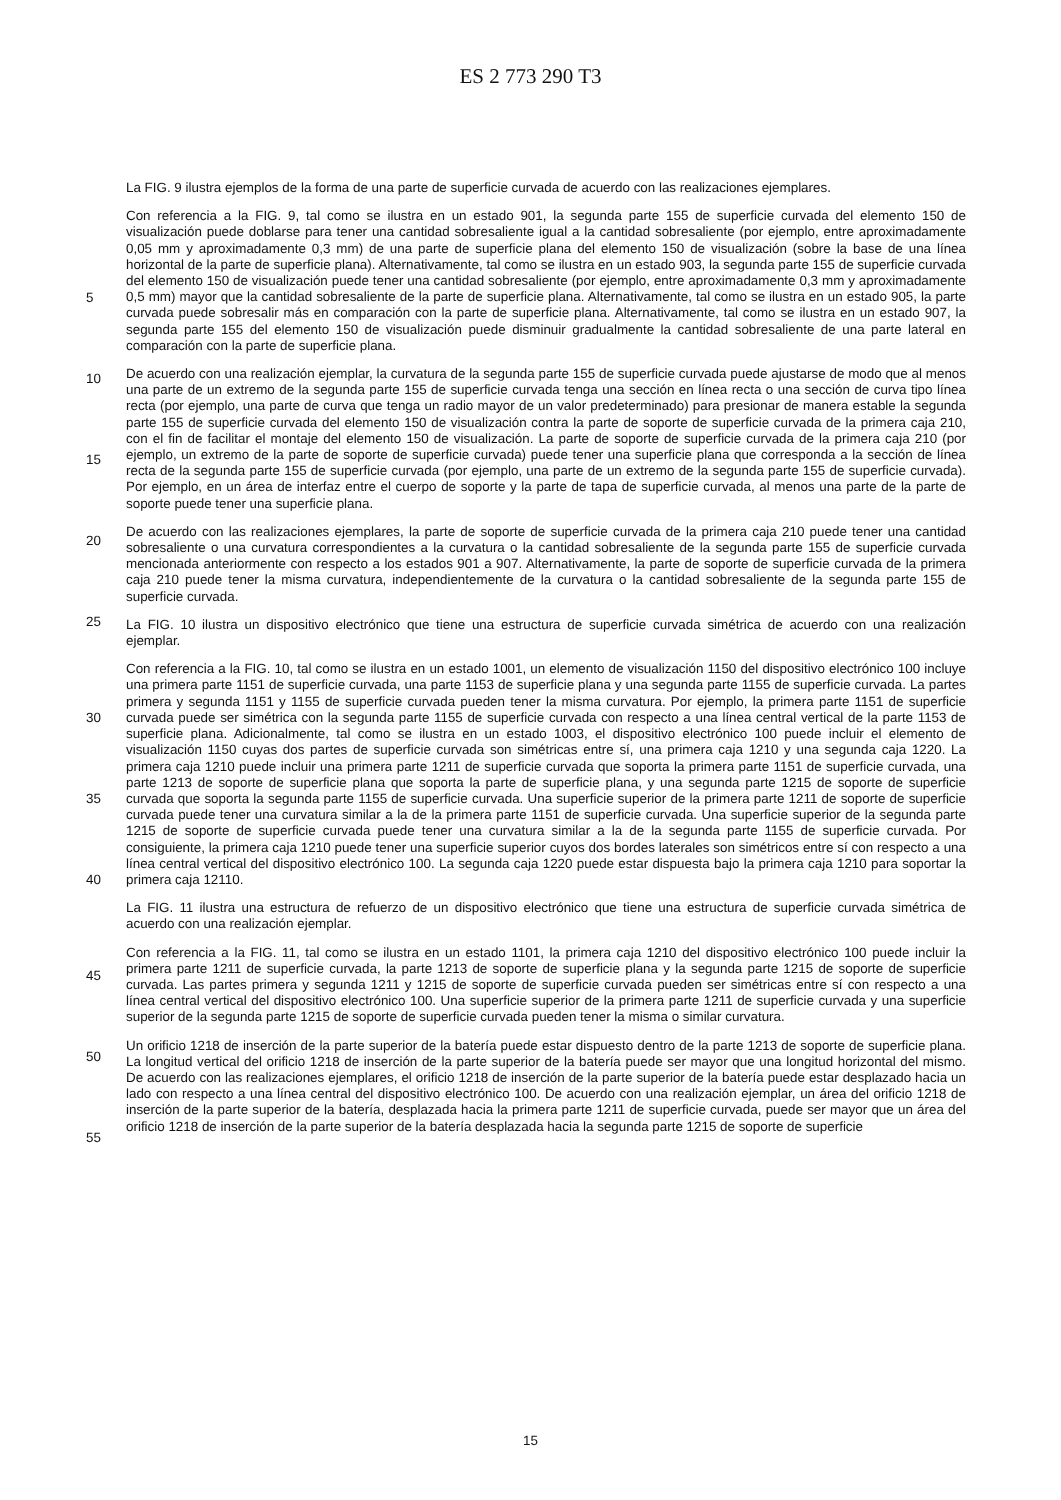ES 2 773 290 T3
5
10
15
20
25
30
35
40
45
50
55
La FIG. 9 ilustra ejemplos de la forma de una parte de superficie curvada de acuerdo con las realizaciones ejemplares.
Con referencia a la FIG. 9, tal como se ilustra en un estado 901, la segunda parte 155 de superficie curvada del elemento 150 de visualización puede doblarse para tener una cantidad sobresaliente igual a la cantidad sobresaliente (por ejemplo, entre aproximadamente 0,05 mm y aproximadamente 0,3 mm) de una parte de superficie plana del elemento 150 de visualización (sobre la base de una línea horizontal de la parte de superficie plana). Alternativamente, tal como se ilustra en un estado 903, la segunda parte 155 de superficie curvada del elemento 150 de visualización puede tener una cantidad sobresaliente (por ejemplo, entre aproximadamente 0,3 mm y aproximadamente 0,5 mm) mayor que la cantidad sobresaliente de la parte de superficie plana. Alternativamente, tal como se ilustra en un estado 905, la parte curvada puede sobresalir más en comparación con la parte de superficie plana. Alternativamente, tal como se ilustra en un estado 907, la segunda parte 155 del elemento 150 de visualización puede disminuir gradualmente la cantidad sobresaliente de una parte lateral en comparación con la parte de superficie plana.
De acuerdo con una realización ejemplar, la curvatura de la segunda parte 155 de superficie curvada puede ajustarse de modo que al menos una parte de un extremo de la segunda parte 155 de superficie curvada tenga una sección en línea recta o una sección de curva tipo línea recta (por ejemplo, una parte de curva que tenga un radio mayor de un valor predeterminado) para presionar de manera estable la segunda parte 155 de superficie curvada del elemento 150 de visualización contra la parte de soporte de superficie curvada de la primera caja 210, con el fin de facilitar el montaje del elemento 150 de visualización. La parte de soporte de superficie curvada de la primera caja 210 (por ejemplo, un extremo de la parte de soporte de superficie curvada) puede tener una superficie plana que corresponda a la sección de línea recta de la segunda parte 155 de superficie curvada (por ejemplo, una parte de un extremo de la segunda parte 155 de superficie curvada). Por ejemplo, en un área de interfaz entre el cuerpo de soporte y la parte de tapa de superficie curvada, al menos una parte de la parte de soporte puede tener una superficie plana.
De acuerdo con las realizaciones ejemplares, la parte de soporte de superficie curvada de la primera caja 210 puede tener una cantidad sobresaliente o una curvatura correspondientes a la curvatura o la cantidad sobresaliente de la segunda parte 155 de superficie curvada mencionada anteriormente con respecto a los estados 901 a 907. Alternativamente, la parte de soporte de superficie curvada de la primera caja 210 puede tener la misma curvatura, independientemente de la curvatura o la cantidad sobresaliente de la segunda parte 155 de superficie curvada.
La FIG. 10 ilustra un dispositivo electrónico que tiene una estructura de superficie curvada simétrica de acuerdo con una realización ejemplar.
Con referencia a la FIG. 10, tal como se ilustra en un estado 1001, un elemento de visualización 1150 del dispositivo electrónico 100 incluye una primera parte 1151 de superficie curvada, una parte 1153 de superficie plana y una segunda parte 1155 de superficie curvada. La partes primera y segunda 1151 y 1155 de superficie curvada pueden tener la misma curvatura. Por ejemplo, la primera parte 1151 de superficie curvada puede ser simétrica con la segunda parte 1155 de superficie curvada con respecto a una línea central vertical de la parte 1153 de superficie plana. Adicionalmente, tal como se ilustra en un estado 1003, el dispositivo electrónico 100 puede incluir el elemento de visualización 1150 cuyas dos partes de superficie curvada son simétricas entre sí, una primera caja 1210 y una segunda caja 1220. La primera caja 1210 puede incluir una primera parte 1211 de superficie curvada que soporta la primera parte 1151 de superficie curvada, una parte 1213 de soporte de superficie plana que soporta la parte de superficie plana, y una segunda parte 1215 de soporte de superficie curvada que soporta la segunda parte 1155 de superficie curvada. Una superficie superior de la primera parte 1211 de soporte de superficie curvada puede tener una curvatura similar a la de la primera parte 1151 de superficie curvada. Una superficie superior de la segunda parte 1215 de soporte de superficie curvada puede tener una curvatura similar a la de la segunda parte 1155 de superficie curvada. Por consiguiente, la primera caja 1210 puede tener una superficie superior cuyos dos bordes laterales son simétricos entre sí con respecto a una línea central vertical del dispositivo electrónico 100. La segunda caja 1220 puede estar dispuesta bajo la primera caja 1210 para soportar la primera caja 12110.
La FIG. 11 ilustra una estructura de refuerzo de un dispositivo electrónico que tiene una estructura de superficie curvada simétrica de acuerdo con una realización ejemplar.
Con referencia a la FIG. 11, tal como se ilustra en un estado 1101, la primera caja 1210 del dispositivo electrónico 100 puede incluir la primera parte 1211 de superficie curvada, la parte 1213 de soporte de superficie plana y la segunda parte 1215 de soporte de superficie curvada. Las partes primera y segunda 1211 y 1215 de soporte de superficie curvada pueden ser simétricas entre sí con respecto a una línea central vertical del dispositivo electrónico 100. Una superficie superior de la primera parte 1211 de superficie curvada y una superficie superior de la segunda parte 1215 de soporte de superficie curvada pueden tener la misma o similar curvatura.
Un orificio 1218 de inserción de la parte superior de la batería puede estar dispuesto dentro de la parte 1213 de soporte de superficie plana. La longitud vertical del orificio 1218 de inserción de la parte superior de la batería puede ser mayor que una longitud horizontal del mismo. De acuerdo con las realizaciones ejemplares, el orificio 1218 de inserción de la parte superior de la batería puede estar desplazado hacia un lado con respecto a una línea central del dispositivo electrónico 100. De acuerdo con una realización ejemplar, un área del orificio 1218 de inserción de la parte superior de la batería, desplazada hacia la primera parte 1211 de superficie curvada, puede ser mayor que un área del orificio 1218 de inserción de la parte superior de la batería desplazada hacia la segunda parte 1215 de soporte de superficie
15